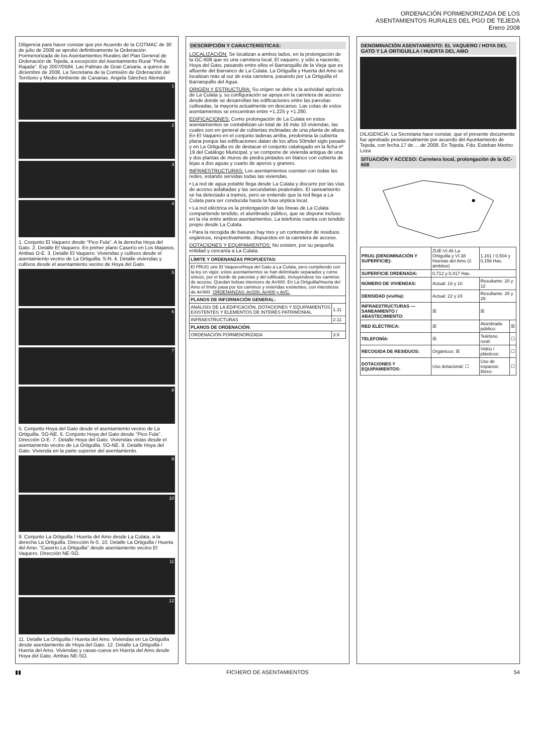ORDENACIÓN PORMENORIZADA DE LOS
ASENTAMIENTOS RURALES DEL PGO DE TEJEDA
Enero 2008
Diligencia para hacer constar que por Acuerdo de la COTMAC de 30 de julio de 2008 se aprobó definitivamente la Ordenación Pormenorizada de los Asentamientos Rurales del Plan General de Ordenación de Tejeda, a excepción del Asentamiento Rural "Peña Rajada". Exp 2007/0584. Las Palmas de Gran Canaria, a quince de diciembre de 2008. La Secretaria de la Comisión de Ordenación del Territorio y Medio Ambiente de Canarias. Angela Sánchez Alemán
1
2
3
4
1. Conjunto El Vaquero desde "Pico Fula". A la derecha Hoya del Gato. 2. Detalle El Vaquero. En primer plano Caserío en Los Majanos. Ambas O-E. 3. Detalle El Vaquero. Viviendas y cultivos desde el asentamiento vecino de La Ortiguilla. S-N. 4. Detalle viviendas y cultivos desde el asentamiento vecino de Hoya del Gato.
5
6
7
8
5. Conjunto Hoya del Gato desde el asentamiento vecino de La Ortiguilla. SO-NE. 6. Conjunto Hoya del Gato desde "Pico Fula". Dirección O-E. 7. Detalle Hoya del Gato. Viviendas vistas desde el asentamiento vecino de La Ortiguilla. SO-NE. 8. Detalle Hoya del Gato. Vivienda en la parte superior del asentamiento.
9
10
9. Conjunto La Ortiguilla / Huerta del Amo desde La Culata, a la derecha La Ortiguilla. Dirección N-S. 10. Detalle La Ortiguilla / Huerta del Amo. "Caserío La Ortiguilla" desde asentamiento vecino El Vaquero. Dirección NE-SO.
11
12
11. Detalle La Ortiguilla / Huerta del Amo. Viviendas en La Ortiguilla desde asentamiento de Hoya del Gato. 12. Detalle La Ortiguilla / Huerta del Amo. Viviendas y casas-cueva en Huerta del Amo desde Hoya del Gato. Ambas NE-SO.
DESCRIPCIÓN Y CARACTERÍSTICAS:
LOCALIZACIÓN: Se localizan a ambos lados, en la prolongación de la GC-608 que es una carretera local, El vaquero, y sólo a naciente, Hoya del Gato, pasando entre ellos el Barranquillo de la Vieja que es afluente del Barranco de La Culata. La Ortiguilla y Huerta del Amo se localizan más al sur de esta carretera, pasando por La Ortiguilla el Barranquillo del Agua.
ORIGEN Y ESTRUCTURA: Su origen se debe a la actividad agrícola de La Culata y, su configuración se apoya en la carretera de acceso desde donde se desarrollan las edificaciones entre las parcelas cultivadas, la mayoría actualmente en descanso. Las cotas de estos asentamientos se encuentran entre +1.225 y +1.280.
EDIFICACIONES: Como prolongación de La Culata en estos asentamientos se contabilizan un total de 16 más 10 viviendas, las cuales son en general de cubiertas inclinadas de una planta de altura. En El Vaquero en el conjunto laderas arriba, predomina la cubierta plana porque las edificaciones datan de los años 50mdel siglo pasado y en La Ortiguilla es de destacar el conjunto catalogado en la ficha nº 19 del Catálogo Municipal, y se compone de vivienda antigua de una y dos plantas de muros de piedra pintados en blanco con cubierta de tejas a dos aguas y cuarto de aperos y granero.
INFRAESTRUCTURAS: Los asentamientos cuentan con todas las redes, estando servidas todas las viviendas.
• La red de agua potable llega desde La Culata y discurre por las vías de acceso asfaltadas y las secundarias peatonales. El saneamiento se ha detectado a tramos, pero se entiende que la red llega a La Culata para ser conducida hasta la fosa séptica local.
• La red eléctrica es la prolongación de las líneas de La Culata compartiendo tendido, el alumbrado público, que se dispone incluso en la vía entre ambos asentamientos. La telefonía cuenta con tendido propio desde La Culata.
• Para la recogida de basuras hay tres y un contenedor de residuos orgánicos, respectivamente, dispuestos en la carretera de acceso.
DOTACIONES Y EQUIPAMIENTOS: No existen, por su pequeña entidad y cercanía a La Culata.
| LÍMITE Y ORDENANZAS PROPUESTAS: | |
| --- | --- |
| El PRUG une El Vaquero/Hoya del Gato a La Culata, pero cumpliendo con la ley en vigor, estos asentamientos se han delimitado separados y como únicos, por el borde de parcelas y del edificado, incluyéndose los caminos de acceso. Quedan bolsas interiores de Ar/400. En La Ortiguilla/Huerta del Amo el límite pasa por los caminos y viviendas existentes, con intersticios de Ar/400. ORDENANZAS: Ar/200, Ar/400 y Ar/C. | |
| PLANOS DE INFORMACIÓN GENERAL: | |
| ANÁLISIS DE LA EDIFICACIÓN, DOTACIONES Y EQUIPAMIENTOS EXISTENTES Y ELEMENTOS DE INTERÉS PATRIMONIAL | 1.11 |
| INFRAESTRUCTURAS | 2.11 |
| PLANOS DE ORDENACIÓN: | |
| ORDENACIÓN PORMENORIZADA | 3.9 |
DENOMINACIÓN ASENTAMIENTO: EL VAQUERO / HOYA DEL GATO Y LA ORTIGUILLA / HUERTA DEL AMO
DILIGENCIA: La Secretaria hace constar, que el presente documento fue aprobado provisionalmente por acuerdo del Ayuntamiento de Tejeda, con fecha 17 de ... de 2008. En Tejeda. Fdo: Esteban Merino Loza
SITUACIÓN Y ACCESO: Carretera local, prolongación de la GC-608
| PRUG (DENOMINACIÓN Y SUPERFICIE): | ZUE-VI.46 La Ortiguilla y VI.38 Huertas del Amo (2 ámbitos) | 1,161 / 0,504 y 0,156 Has. | |
| SUPERFICIE ORDENADA: | 0,712 y 0,417 Has. | | |
| NÚMERO DE VIVIENDAS: | Actual: 16 y 10 | Resultante: 20 y 12 | |
| DENSIDAD (viv/Ha): | Actual: 22 y 24 | Resultante: 28 y 29 | |
| INFRAESTRUCTURAS — SANEAMIENTO / ABASTECIMIENTO: | ☒ | ☒ | |
| RED ELÉCTRICA: | ☒ | Alumbrado público: | ☒ |
| TELEFONÍA: | ☒ | Teléfono rural: | ☐ |
| RECOGIDA DE RESIDUOS: | Orgánicos: ☒ | Vidrio / plásticos: | ☐ |
| DOTACIONES Y EQUIPAMIENTOS: | Uso dotacional: ☐ | Uso de espacios libres: | ☐ |
▮▮ FICHERO DE ASENTAMIENTOS 54